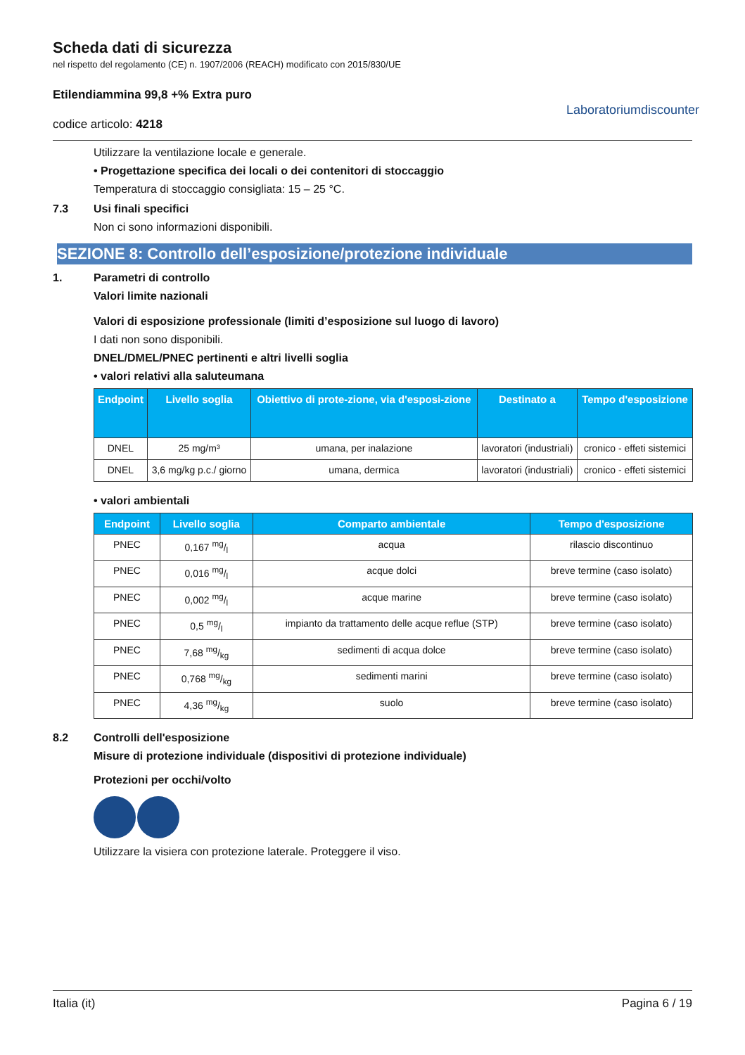Scheda dati di sicurezza
nel rispetto del regolamento (CE) n. 1907/2006 (REACH) modificato con 2015/830/UE
Etilendiammina 99,8 +% Extra puro
codice articolo: 4218
Laboratoriumdiscounter
Utilizzare la ventilazione locale e generale.
• Progettazione specifica dei locali o dei contenitori di stoccaggio
Temperatura di stoccaggio consigliata: 15 – 25 °C.
7.3 Usi finali specifici
Non ci sono informazioni disponibili.
SEZIONE 8: Controllo dell’esposizione/protezione individuale
1. Parametri di controllo
Valori limite nazionali
Valori di esposizione professionale (limiti d’esposizione sul luogo di lavoro)
I dati non sono disponibili.
DNEL/DMEL/PNEC pertinenti e altri livelli soglia
• valori relativi alla saluteumana
| Endpoint | Livello soglia | Obiettivo di prote-zione, via d'esposi-zione | Destinato a | Tempo d'esposizione |
| --- | --- | --- | --- | --- |
| DNEL | 25 mg/m³ | umana, per inalazione | lavoratori (industriali) | cronico - effeti sistemici |
| DNEL | 3,6 mg/kg p.c./ giorno | umana, dermica | lavoratori (industriali) | cronico - effeti sistemici |
• valori ambientali
| Endpoint | Livello soglia | Comparto ambientale | Tempo d'esposizione |
| --- | --- | --- | --- |
| PNEC | 0,167 mg/l | acqua | rilascio discontinuo |
| PNEC | 0,016 mg/l | acque dolci | breve termine (caso isolato) |
| PNEC | 0,002 mg/l | acque marine | breve termine (caso isolato) |
| PNEC | 0,5 mg/l | impianto da trattamento delle acque reflue (STP) | breve termine (caso isolato) |
| PNEC | 7,68 mg/kg | sedimenti di acqua dolce | breve termine (caso isolato) |
| PNEC | 0,768 mg/kg | sedimenti marini | breve termine (caso isolato) |
| PNEC | 4,36 mg/kg | suolo | breve termine (caso isolato) |
8.2 Controlli dell'esposizione
Misure di protezione individuale (dispositivi di protezione individuale)
Protezioni per occhi/volto
Utilizzare la visiera con protezione laterale. Proteggere il viso.
Italia (it) Pagina 6 / 19